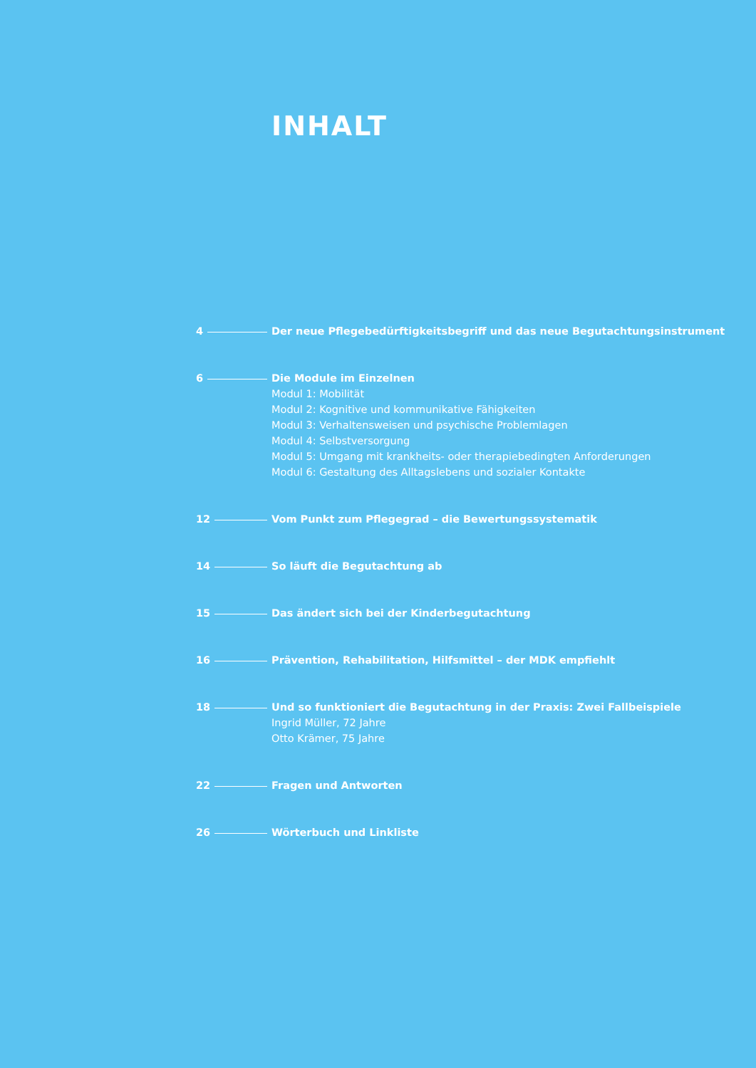INHALT
4 Der neue Pflegebedürftigkeitsbegriff und das neue Begutachtungsinstrument
6 Die Module im Einzelnen
Modul 1: Mobilität
Modul 2: Kognitive und kommunikative Fähigkeiten
Modul 3: Verhaltensweisen und psychische Problemlagen
Modul 4: Selbstversorgung
Modul 5: Umgang mit krankheits- oder therapiebedingten Anforderungen
Modul 6: Gestaltung des Alltagslebens und sozialer Kontakte
12 Vom Punkt zum Pflegegrad – die Bewertungssystematik
14 So läuft die Begutachtung ab
15 Das ändert sich bei der Kinderbegutachtung
16 Prävention, Rehabilitation, Hilfsmittel – der MDK empfiehlt
18 Und so funktioniert die Begutachtung in der Praxis: Zwei Fallbeispiele
Ingrid Müller, 72 Jahre
Otto Krämer, 75 Jahre
22 Fragen und Antworten
26 Wörterbuch und Linkliste